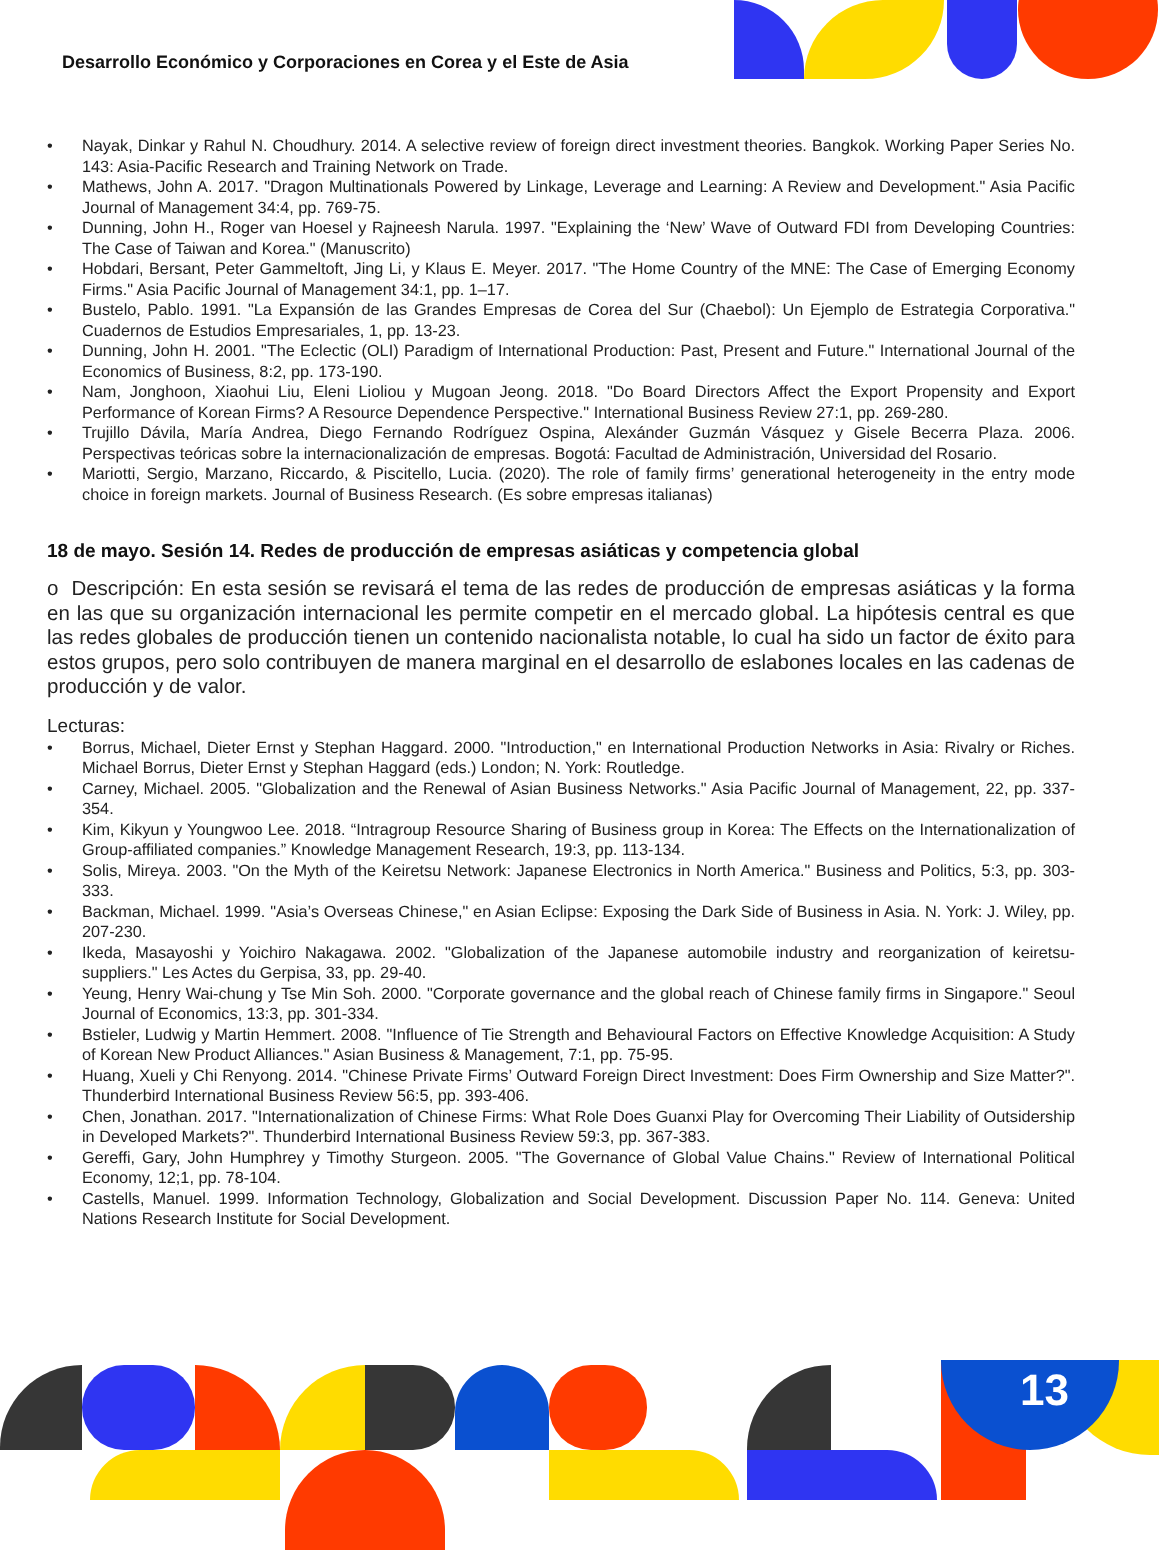Desarrollo Económico y Corporaciones en Corea y el Este de Asia
• Nayak, Dinkar y Rahul N. Choudhury. 2014. A selective review of foreign direct investment theories. Bangkok. Working Paper Series No. 143: Asia-Pacific Research and Training Network on Trade.
• Mathews, John A. 2017. "Dragon Multinationals Powered by Linkage, Leverage and Learning: A Review and Development." Asia Pacific Journal of Management 34:4, pp. 769-75.
• Dunning, John H., Roger van Hoesel y Rajneesh Narula. 1997. "Explaining the ‘New’ Wave of Outward FDI from Developing Countries: The Case of Taiwan and Korea." (Manuscrito)
• Hobdari, Bersant, Peter Gammeltoft, Jing Li, y Klaus E. Meyer. 2017. "The Home Country of the MNE: The Case of Emerging Economy Firms." Asia Pacific Journal of Management 34:1, pp. 1–17.
• Bustelo, Pablo. 1991. "La Expansión de las Grandes Empresas de Corea del Sur (Chaebol): Un Ejemplo de Estrategia Corporativa." Cuadernos de Estudios Empresariales, 1, pp. 13-23.
• Dunning, John H. 2001. "The Eclectic (OLI) Paradigm of International Production: Past, Present and Future." International Journal of the Economics of Business, 8:2, pp. 173-190.
• Nam, Jonghoon, Xiaohui Liu, Eleni Lioliou y Mugoan Jeong. 2018. "Do Board Directors Affect the Export Propensity and Export Performance of Korean Firms? A Resource Dependence Perspective." International Business Review 27:1, pp. 269-280.
• Trujillo Dávila, María Andrea, Diego Fernando Rodríguez Ospina, Alexánder Guzmán Vásquez y Gisele Becerra Plaza. 2006. Perspectivas teóricas sobre la internacionalización de empresas. Bogotá: Facultad de Administración, Universidad del Rosario.
• Mariotti, Sergio, Marzano, Riccardo, & Piscitello, Lucia. (2020). The role of family firms’ generational heterogeneity in the entry mode choice in foreign markets. Journal of Business Research. (Es sobre empresas italianas)
18 de mayo. Sesión 14. Redes de producción de empresas asiáticas y competencia global
o Descripción: En esta sesión se revisará el tema de las redes de producción de empresas asiáticas y la forma en las que su organización internacional les permite competir en el mercado global. La hipótesis central es que las redes globales de producción tienen un contenido nacionalista notable, lo cual ha sido un factor de éxito para estos grupos, pero solo contribuyen de manera marginal en el desarrollo de eslabones locales en las cadenas de producción y de valor.
Lecturas:
• Borrus, Michael, Dieter Ernst y Stephan Haggard. 2000. "Introduction," en International Production Networks in Asia: Rivalry or Riches. Michael Borrus, Dieter Ernst y Stephan Haggard (eds.) London; N. York: Routledge.
• Carney, Michael. 2005. "Globalization and the Renewal of Asian Business Networks." Asia Pacific Journal of Management, 22, pp. 337-354.
• Kim, Kikyun y Youngwoo Lee. 2018. “Intragroup Resource Sharing of Business group in Korea: The Effects on the Internationalization of Group-affiliated companies.” Knowledge Management Research, 19:3, pp. 113-134.
• Solis, Mireya. 2003. "On the Myth of the Keiretsu Network: Japanese Electronics in North America." Business and Politics, 5:3, pp. 303-333.
• Backman, Michael. 1999. "Asia’s Overseas Chinese," en Asian Eclipse: Exposing the Dark Side of Business in Asia. N. York: J. Wiley, pp. 207-230.
• Ikeda, Masayoshi y Yoichiro Nakagawa. 2002. "Globalization of the Japanese automobile industry and reorganization of keiretsu-suppliers." Les Actes du Gerpisa, 33, pp. 29-40.
• Yeung, Henry Wai-chung y Tse Min Soh. 2000. "Corporate governance and the global reach of Chinese family firms in Singapore." Seoul Journal of Economics, 13:3, pp. 301-334.
• Bstieler, Ludwig y Martin Hemmert. 2008. "Influence of Tie Strength and Behavioural Factors on Effective Knowledge Acquisition: A Study of Korean New Product Alliances." Asian Business & Management, 7:1, pp. 75-95.
• Huang, Xueli y Chi Renyong. 2014. "Chinese Private Firms’ Outward Foreign Direct Investment: Does Firm Ownership and Size Matter?". Thunderbird International Business Review 56:5, pp. 393-406.
• Chen, Jonathan. 2017. "Internationalization of Chinese Firms: What Role Does Guanxi Play for Overcoming Their Liability of Outsidership in Developed Markets?". Thunderbird International Business Review 59:3, pp. 367-383.
• Gereffi, Gary, John Humphrey y Timothy Sturgeon. 2005. "The Governance of Global Value Chains." Review of International Political Economy, 12;1, pp. 78-104.
• Castells, Manuel. 1999. Information Technology, Globalization and Social Development. Discussion Paper No. 114. Geneva: United Nations Research Institute for Social Development.
13